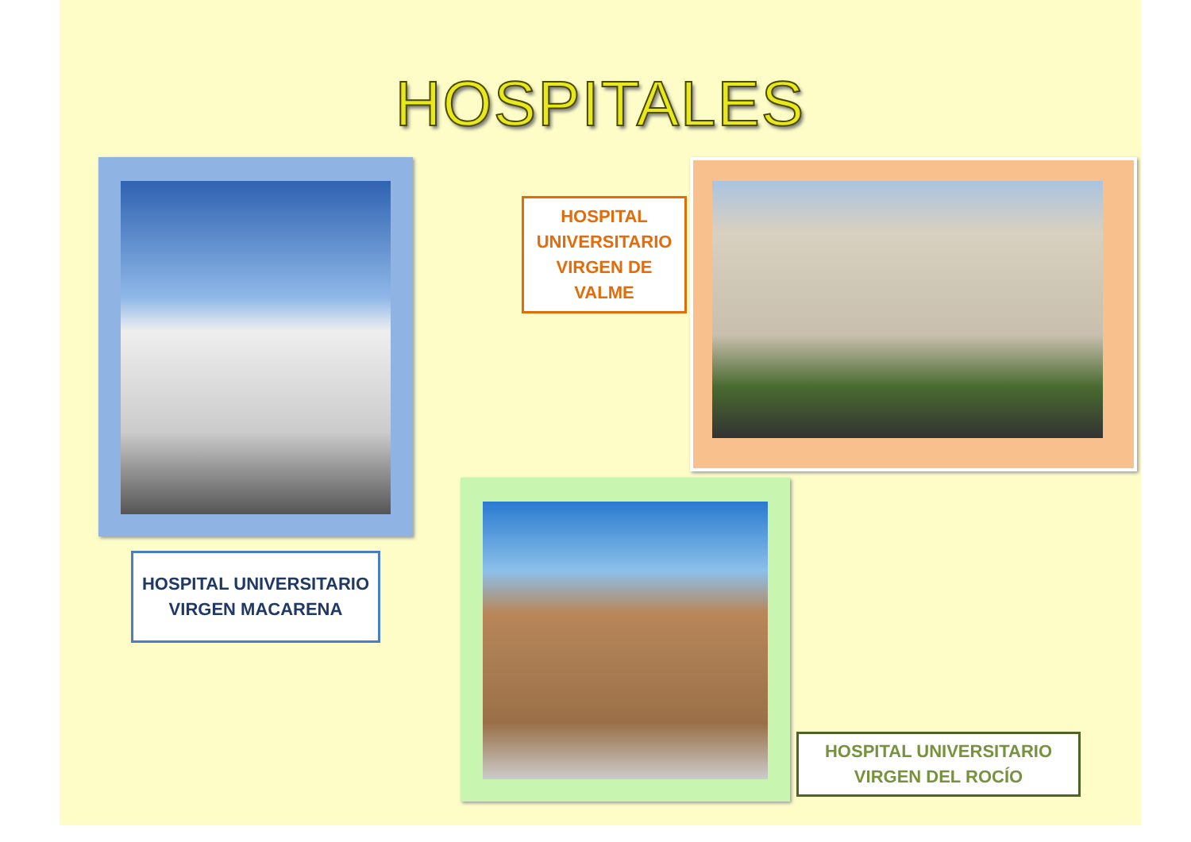HOSPITALES
HOSPITAL UNIVERSITARIO VIRGEN MACARENA
HOSPITAL UNIVERSITARIO VIRGEN DE VALME
HOSPITAL UNIVERSITARIO VIRGEN DEL ROCÍO